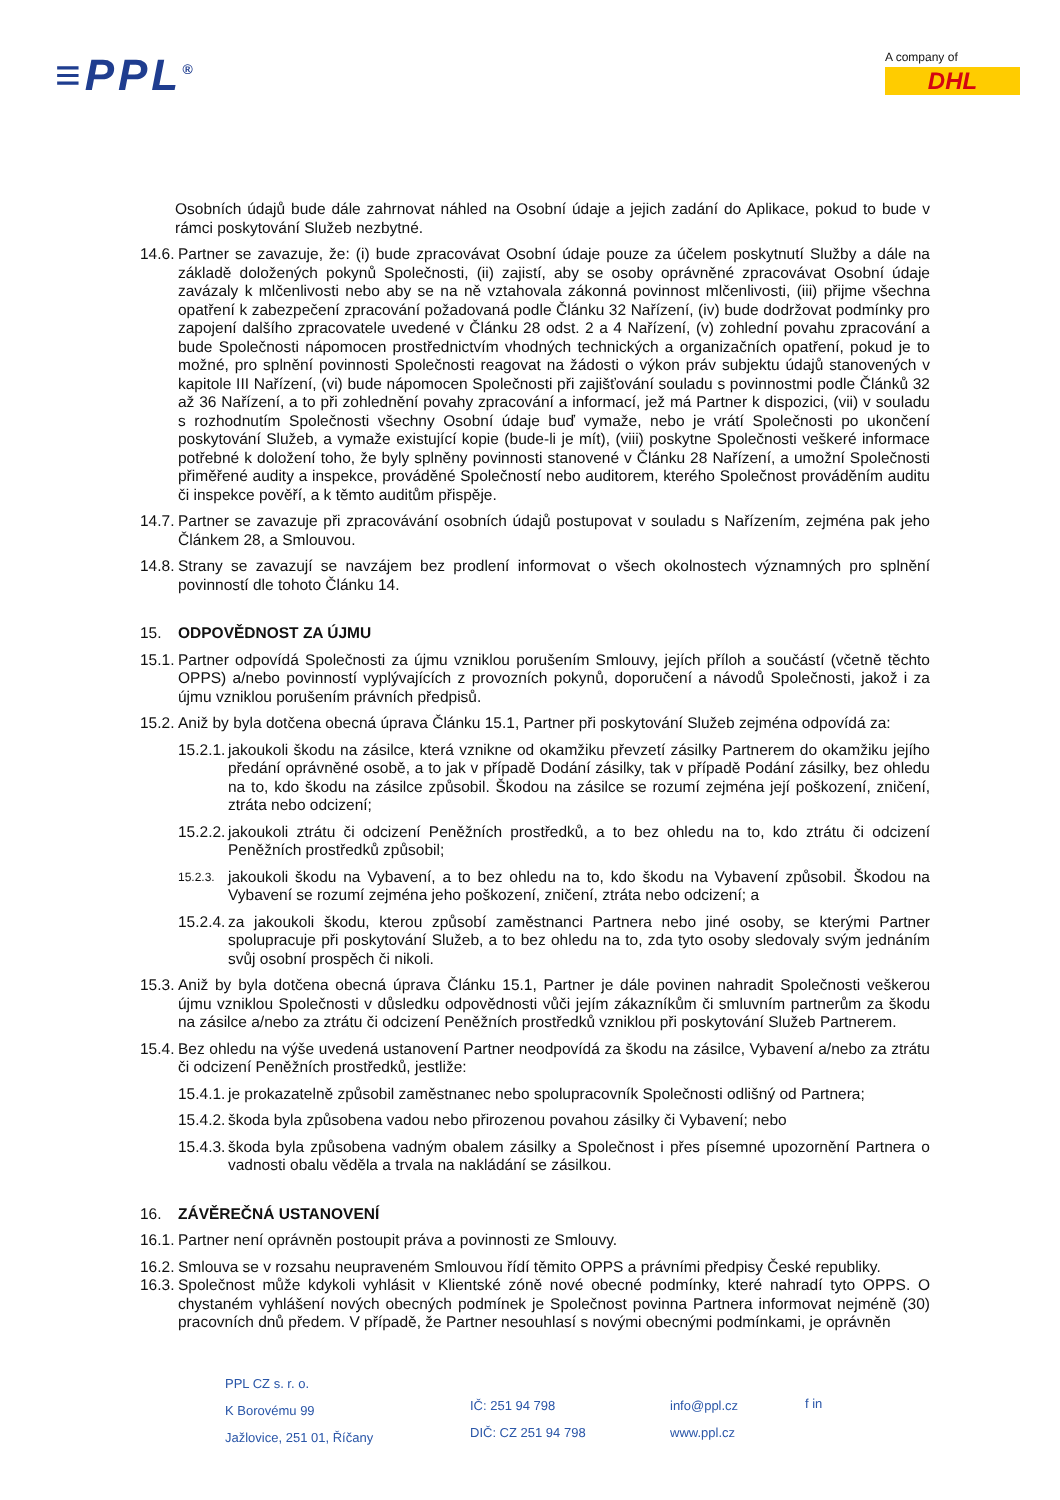≡PPL<sup>®</sup>
A company of
DHL
Osobních údajů bude dále zahrnovat náhled na Osobní údaje a jejich zadání do Aplikace, pokud to bude v rámci poskytování Služeb nezbytné.
14.6. Partner se zavazuje, že: (i) bude zpracovávat Osobní údaje pouze za účelem poskytnutí Služby a dále na základě doložených pokynů Společnosti, (ii) zajistí, aby se osoby oprávněné zpracovávat Osobní údaje zavázaly k mlčenlivosti nebo aby se na ně vztahovala zákonná povinnost mlčenlivosti, (iii) přijme všechna opatření k zabezpečení zpracování požadovaná podle Článku 32 Nařízení, (iv) bude dodržovat podmínky pro zapojení dalšího zpracovatele uvedené v Článku 28 odst. 2 a 4 Nařízení, (v) zohlední povahu zpracování a bude Společnosti nápomocen prostřednictvím vhodných technických a organizačních opatření, pokud je to možné, pro splnění povinnosti Společnosti reagovat na žádosti o výkon práv subjektu údajů stanovených v kapitole III Nařízení, (vi) bude nápomocen Společnosti při zajišťování souladu s povinnostmi podle Článků 32 až 36 Nařízení, a to při zohlednění povahy zpracování a informací, jež má Partner k dispozici, (vii) v souladu s rozhodnutím Společnosti všechny Osobní údaje buď vymaže, nebo je vrátí Společnosti po ukončení poskytování Služeb, a vymaže existující kopie (bude-li je mít), (viii) poskytne Společnosti veškeré informace potřebné k doložení toho, že byly splněny povinnosti stanovené v Článku 28 Nařízení, a umožní Společnosti přiměřené audity a inspekce, prováděné Společností nebo auditorem, kterého Společnost prováděním auditu či inspekce pověří, a k těmto auditům přispěje.
14.7. Partner se zavazuje při zpracovávání osobních údajů postupovat v souladu s Nařízením, zejména pak jeho Článkem 28, a Smlouvou.
14.8. Strany se zavazují se navzájem bez prodlení informovat o všech okolnostech významných pro splnění povinností dle tohoto Článku 14.
15. ODPOVĚDNOST ZA ÚJMU
15.1. Partner odpovídá Společnosti za újmu vzniklou porušením Smlouvy, jejích příloh a součástí (včetně těchto OPPS) a/nebo povinností vyplývajících z provozních pokynů, doporučení a návodů Společnosti, jakož i za újmu vzniklou porušením právních předpisů.
15.2. Aniž by byla dotčena obecná úprava Článku 15.1, Partner při poskytování Služeb zejména odpovídá za:
15.2.1. jakoukoli škodu na zásilce, která vznikne od okamžiku převzetí zásilky Partnerem do okamžiku jejího předání oprávněné osobě, a to jak v případě Dodání zásilky, tak v případě Podání zásilky, bez ohledu na to, kdo škodu na zásilce způsobil. Škodou na zásilce se rozumí zejména její poškození, zničení, ztráta nebo odcizení;
15.2.2. jakoukoli ztrátu či odcizení Peněžních prostředků, a to bez ohledu na to, kdo ztrátu či odcizení Peněžních prostředků způsobil;
15.2.3. jakoukoli škodu na Vybavení, a to bez ohledu na to, kdo škodu na Vybavení způsobil. Škodou na Vybavení se rozumí zejména jeho poškození, zničení, ztráta nebo odcizení; a
15.2.4. za jakoukoli škodu, kterou způsobí zaměstnanci Partnera nebo jiné osoby, se kterými Partner spolupracuje při poskytování Služeb, a to bez ohledu na to, zda tyto osoby sledovaly svým jednáním svůj osobní prospěch či nikoli.
15.3. Aniž by byla dotčena obecná úprava Článku 15.1, Partner je dále povinen nahradit Společnosti veškerou újmu vzniklou Společnosti v důsledku odpovědnosti vůči jejím zákazníkům či smluvním partnerům za škodu na zásilce a/nebo za ztrátu či odcizení Peněžních prostředků vzniklou při poskytování Služeb Partnerem.
15.4. Bez ohledu na výše uvedená ustanovení Partner neodpovídá za škodu na zásilce, Vybavení a/nebo za ztrátu či odcizení Peněžních prostředků, jestliže:
15.4.1. je prokazatelně způsobil zaměstnanec nebo spolupracovník Společnosti odlišný od Partnera;
15.4.2. škoda byla způsobena vadou nebo přirozenou povahou zásilky či Vybavení; nebo
15.4.3. škoda byla způsobena vadným obalem zásilky a Společnost i přes písemné upozornění Partnera o vadnosti obalu věděla a trvala na nakládání se zásilkou.
16. ZÁVĚREČNÁ USTANOVENÍ
16.1. Partner není oprávněn postoupit práva a povinnosti ze Smlouvy.
16.2. Smlouva se v rozsahu neupraveném Smlouvou řídí těmito OPPS a právními předpisy České republiky.
16.3. Společnost může kdykoli vyhlásit v Klientské zóně nové obecné podmínky, které nahradí tyto OPPS. O chystaném vyhlášení nových obecných podmínek je Společnost povinna Partnera informovat nejméně (30) pracovních dnů předem. V případě, že Partner nesouhlasí s novými obecnými podmínkami, je oprávněn
PPL CZ s. r. o.
K Borovému 99
Jažlovice, 251 01, Říčany
IČ: 251 94 798
DIČ: CZ 251 94 798
info@ppl.cz
www.ppl.cz
f in